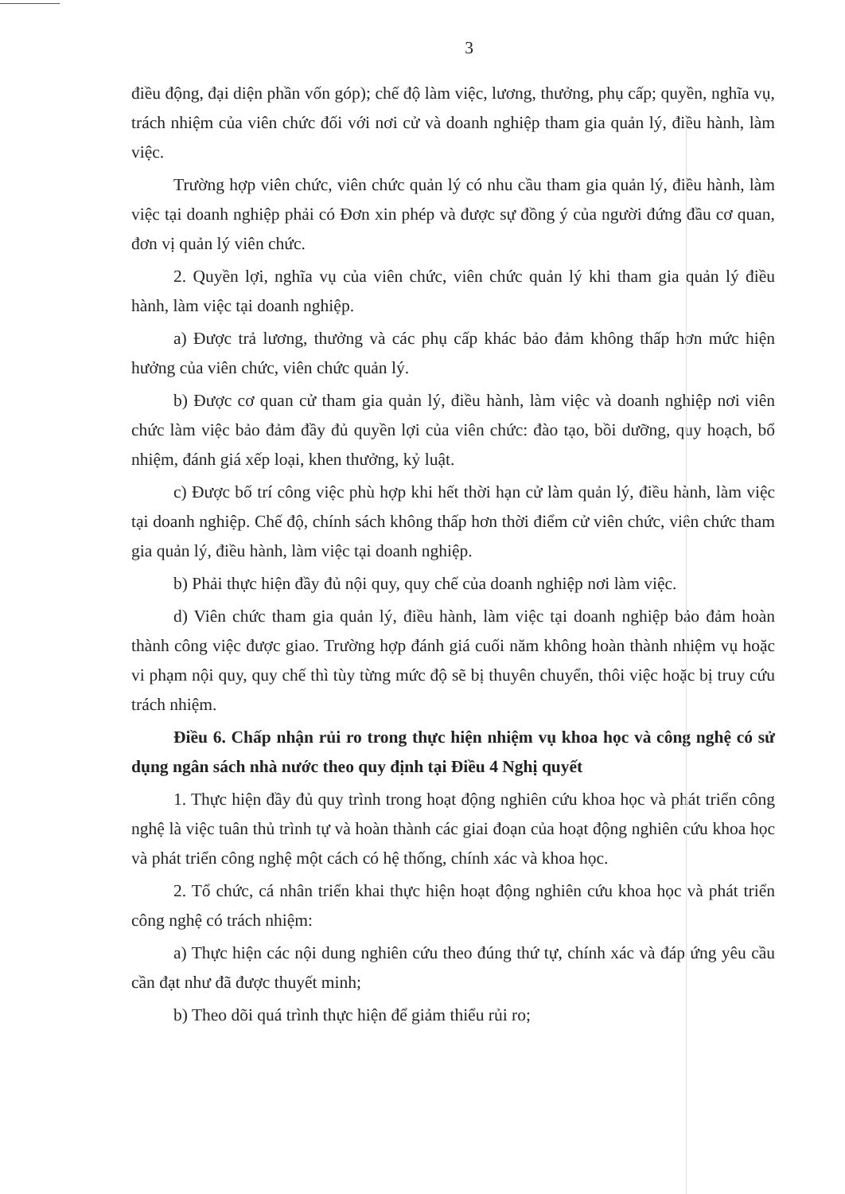3
điều động, đại diện phần vốn góp); chế độ làm việc, lương, thưởng, phụ cấp; quyền, nghĩa vụ, trách nhiệm của viên chức đối với nơi cử và doanh nghiệp tham gia quản lý, điều hành, làm việc.
Trường hợp viên chức, viên chức quản lý có nhu cầu tham gia quản lý, điều hành, làm việc tại doanh nghiệp phải có Đơn xin phép và được sự đồng ý của người đứng đầu cơ quan, đơn vị quản lý viên chức.
2. Quyền lợi, nghĩa vụ của viên chức, viên chức quản lý khi tham gia quản lý điều hành, làm việc tại doanh nghiệp.
a) Được trả lương, thưởng và các phụ cấp khác bảo đảm không thấp hơn mức hiện hưởng của viên chức, viên chức quản lý.
b) Được cơ quan cử tham gia quản lý, điều hành, làm việc và doanh nghiệp nơi viên chức làm việc bảo đảm đầy đủ quyền lợi của viên chức: đào tạo, bồi dưỡng, quy hoạch, bổ nhiệm, đánh giá xếp loại, khen thưởng, kỷ luật.
c) Được bố trí công việc phù hợp khi hết thời hạn cử làm quản lý, điều hành, làm việc tại doanh nghiệp. Chế độ, chính sách không thấp hơn thời điểm cử viên chức, viên chức tham gia quản lý, điều hành, làm việc tại doanh nghiệp.
b) Phải thực hiện đầy đủ nội quy, quy chế của doanh nghiệp nơi làm việc.
d) Viên chức tham gia quản lý, điều hành, làm việc tại doanh nghiệp bảo đảm hoàn thành công việc được giao. Trường hợp đánh giá cuối năm không hoàn thành nhiệm vụ hoặc vi phạm nội quy, quy chế thì tùy từng mức độ sẽ bị thuyên chuyển, thôi việc hoặc bị truy cứu trách nhiệm.
Điều 6. Chấp nhận rủi ro trong thực hiện nhiệm vụ khoa học và công nghệ có sử dụng ngân sách nhà nước theo quy định tại Điều 4 Nghị quyết
1. Thực hiện đầy đủ quy trình trong hoạt động nghiên cứu khoa học và phát triển công nghệ là việc tuân thủ trình tự và hoàn thành các giai đoạn của hoạt động nghiên cứu khoa học và phát triển công nghệ một cách có hệ thống, chính xác và khoa học.
2. Tổ chức, cá nhân triển khai thực hiện hoạt động nghiên cứu khoa học và phát triển công nghệ có trách nhiệm:
a) Thực hiện các nội dung nghiên cứu theo đúng thứ tự, chính xác và đáp ứng yêu cầu cần đạt như đã được thuyết minh;
b) Theo dõi quá trình thực hiện để giảm thiểu rủi ro;